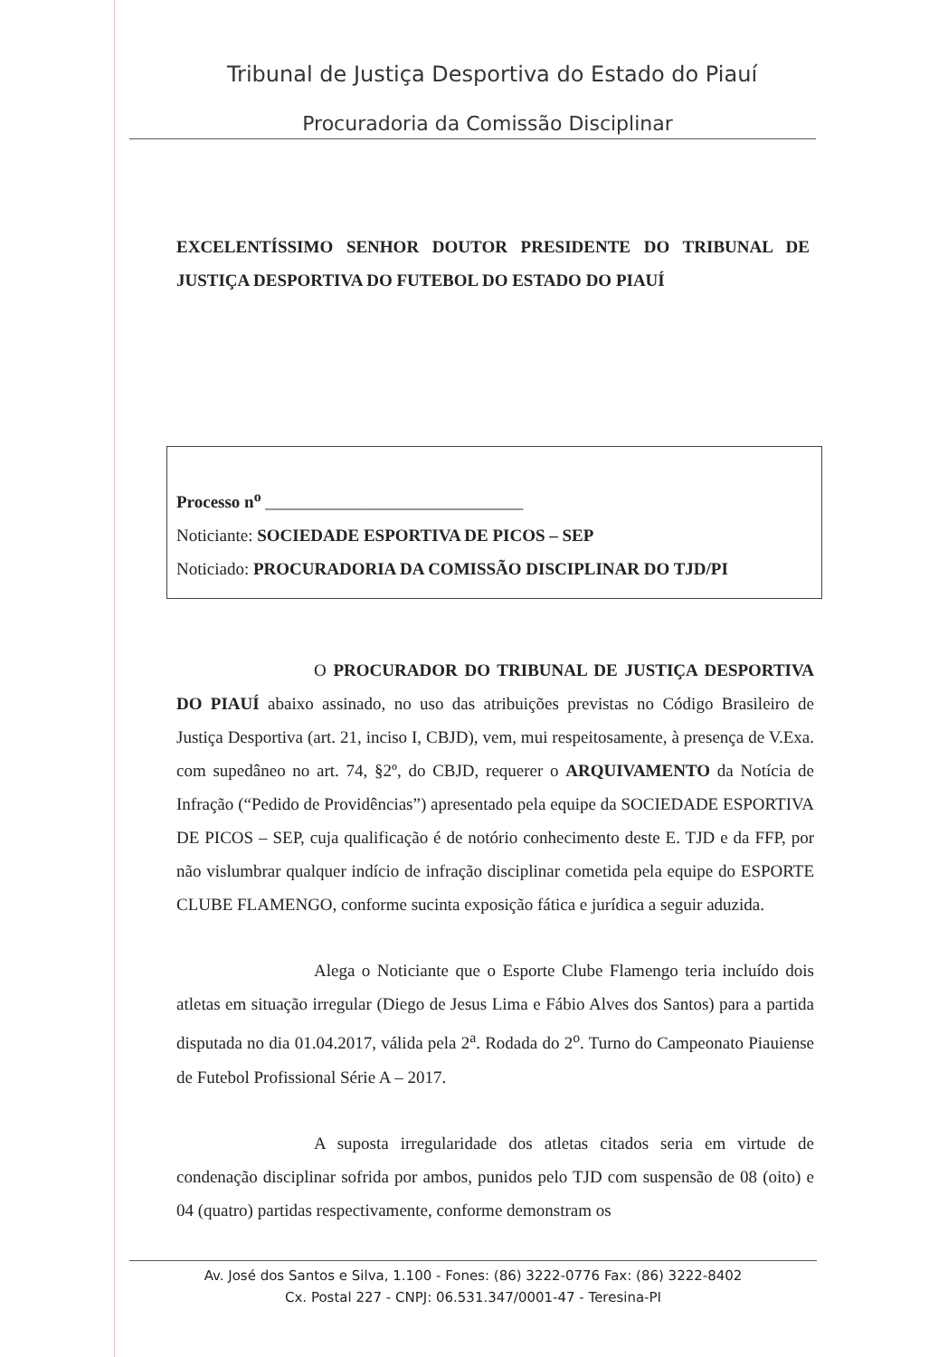Tribunal de Justiça Desportiva do Estado do Piauí
Procuradoria da Comissão Disciplinar
EXCELENTÍSSIMO SENHOR DOUTOR PRESIDENTE DO TRIBUNAL DE JUSTIÇA DESPORTIVA DO FUTEBOL DO ESTADO DO PIAUÍ
Processo n<sup>o</sup> ______________________________
Noticiante: SOCIEDADE ESPORTIVA DE PICOS – SEP
Noticiado: PROCURADORIA DA COMISSÃO DISCIPLINAR DO TJD/PI
O PROCURADOR DO TRIBUNAL DE JUSTIÇA DESPORTIVA DO PIAUÍ abaixo assinado, no uso das atribuições previstas no Código Brasileiro de Justiça Desportiva (art. 21, inciso I, CBJD), vem, mui respeitosamente, à presença de V.Exa. com supedâneo no art. 74, §2º, do CBJD, requerer o ARQUIVAMENTO da Notícia de Infração (“Pedido de Providências”) apresentado pela equipe da SOCIEDADE ESPORTIVA DE PICOS – SEP, cuja qualificação é de notório conhecimento deste E. TJD e da FFP, por não vislumbrar qualquer indício de infração disciplinar cometida pela equipe do ESPORTE CLUBE FLAMENGO, conforme sucinta exposição fática e jurídica a seguir aduzida.
Alega o Noticiante que o Esporte Clube Flamengo teria incluído dois atletas em situação irregular (Diego de Jesus Lima e Fábio Alves dos Santos) para a partida disputada no dia 01.04.2017, válida pela 2<sup>a</sup>. Rodada do 2<sup>o</sup>. Turno do Campeonato Piauiense de Futebol Profissional Série A – 2017.
A suposta irregularidade dos atletas citados seria em virtude de condenação disciplinar sofrida por ambos, punidos pelo TJD com suspensão de 08 (oito) e 04 (quatro) partidas respectivamente, conforme demonstram os
Av. José dos Santos e Silva, 1.100 - Fones: (86) 3222-0776 Fax: (86) 3222-8402
Cx. Postal 227 - CNPJ: 06.531.347/0001-47 - Teresina-PI